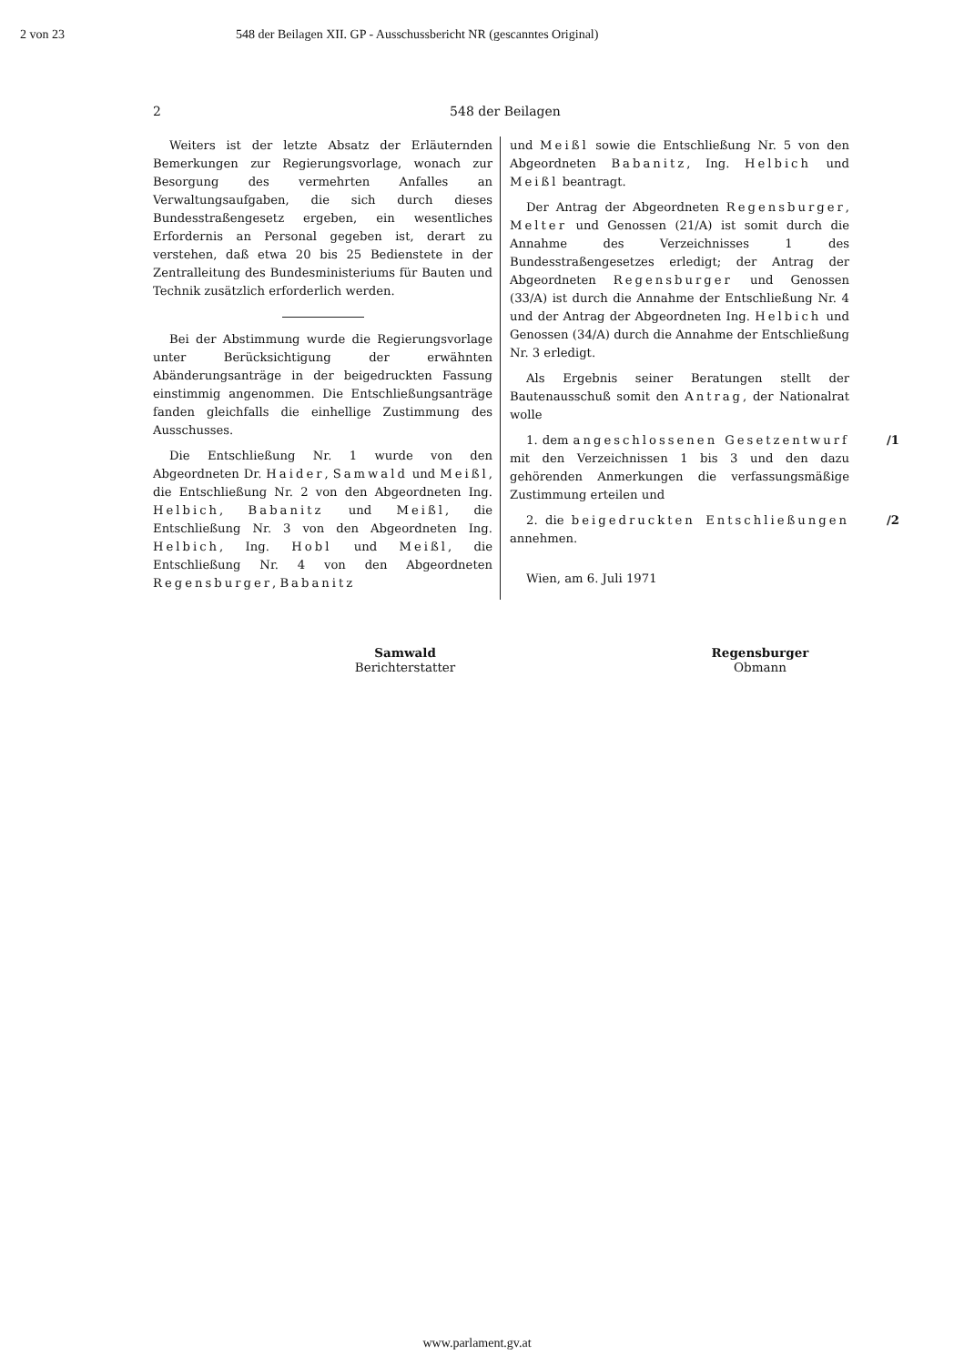2 von 23 548 der Beilagen XII. GP - Ausschussbericht NR (gescanntes Original)
2 548 der Beilagen
Weiters ist der letzte Absatz der Erläuternden Bemerkungen zur Regierungsvorlage, wonach zur Besorgung des vermehrten Anfalles an Verwaltungsaufgaben, die sich durch dieses Bundesstraßengesetz ergeben, ein wesentliches Erfordernis an Personal gegeben ist, derart zu verstehen, daß etwa 20 bis 25 Bedienstete in der Zentralleitung des Bundesministeriums für Bauten und Technik zusätzlich erforderlich werden.
Bei der Abstimmung wurde die Regierungsvorlage unter Berücksichtigung der erwähnten Abänderungsanträge in der beigedruckten Fassung einstimmig angenommen. Die Entschließungsanträge fanden gleichfalls die einhellige Zustimmung des Ausschusses.
Die Entschließung Nr. 1 wurde von den Abgeordneten Dr. Haider, Samwald und Meißl, die Entschließung Nr. 2 von den Abgeordneten Ing. Helbich, Babanitz und Meißl, die Entschließung Nr. 3 von den Abgeordneten Ing. Helbich, Ing. Hobl und Meißl, die Entschließung Nr. 4 von den Abgeordneten Regensburger, Babanitz
und Meißl sowie die Entschließung Nr. 5 von den Abgeordneten Babanitz, Ing. Helbich und Meißl beantragt.
Der Antrag der Abgeordneten Regensburger, Melter und Genossen (21/A) ist somit durch die Annahme des Verzeichnisses 1 des Bundesstraßengesetzes erledigt; der Antrag der Abgeordneten Regensburger und Genossen (33/A) ist durch die Annahme der Entschließung Nr. 4 und der Antrag der Abgeordneten Ing. Helbich und Genossen (34/A) durch die Annahme der Entschließung Nr. 3 erledigt.
Als Ergebnis seiner Beratungen stellt der Bautenausschuß somit den Antrag, der Nationalrat wolle
/1 1. dem angeschlossenen Gesetzentwurf mit den Verzeichnissen 1 bis 3 und den dazu gehörenden Anmerkungen die verfassungsmäßige Zustimmung erteilen und
/2 2. die beigedruckten Entschließungen annehmen.
Wien, am 6. Juli 1971
Samwald
Berichterstatter
Regensburger
Obmann
www.parlament.gv.at